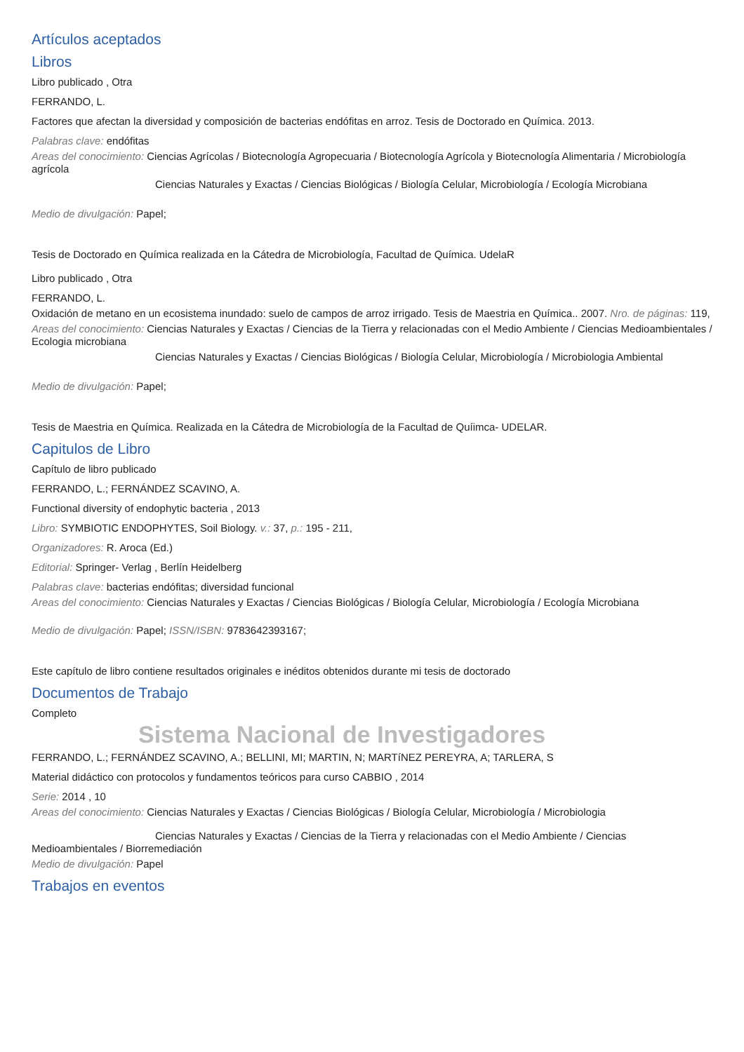Artículos aceptados
Libros
Libro publicado , Otra
FERRANDO, L.
Factores que afectan la diversidad y composición de bacterias endófitas en arroz. Tesis de Doctorado en Química. 2013.
Palabras clave: endófitas
Areas del conocimiento: Ciencias Agrícolas / Biotecnología Agropecuaria / Biotecnología Agrícola y Biotecnología Alimentaria / Microbiología agrícola
Ciencias Naturales y Exactas / Ciencias Biológicas / Biología Celular, Microbiología / Ecología Microbiana
Medio de divulgación: Papel;
Tesis de Doctorado en Química realizada en la Cátedra de Microbiología, Facultad de Química. UdelaR
Libro publicado , Otra
FERRANDO, L.
Oxidación de metano en un ecosistema inundado: suelo de campos de arroz irrigado. Tesis de Maestria en Química.. 2007. Nro. de páginas: 119,
Areas del conocimiento: Ciencias Naturales y Exactas / Ciencias de la Tierra y relacionadas con el Medio Ambiente / Ciencias Medioambientales / Ecologia microbiana
Ciencias Naturales y Exactas / Ciencias Biológicas / Biología Celular, Microbiología / Microbiologia Ambiental
Medio de divulgación: Papel;
Tesis de Maestria en Química. Realizada en la Cátedra de Microbiología de la Facultad de Quíimca- UDELAR.
Capitulos de Libro
Capítulo de libro publicado
FERRANDO, L.; FERNÁNDEZ SCAVINO, A.
Functional diversity of endophytic bacteria , 2013
Libro: SYMBIOTIC ENDOPHYTES, Soil Biology. v.: 37, p.: 195 - 211,
Organizadores: R. Aroca (Ed.)
Editorial: Springer- Verlag , Berlín Heidelberg
Palabras clave: bacterias endófitas; diversidad funcional
Areas del conocimiento: Ciencias Naturales y Exactas / Ciencias Biológicas / Biología Celular, Microbiología / Ecología Microbiana
Medio de divulgación: Papel; ISSN/ISBN: 9783642393167;
Este capítulo de libro contiene resultados originales e inéditos obtenidos durante mi tesis de doctorado
Documentos de Trabajo
Completo
Sistema Nacional de Investigadores
FERRANDO, L.; FERNÁNDEZ SCAVINO, A.; BELLINI, MI; MARTIN, N; MARTíNEZ PEREYRA, A; TARLERA, S
Material didáctico con protocolos y fundamentos teóricos para curso CABBIO , 2014
Serie: 2014 , 10
Areas del conocimiento: Ciencias Naturales y Exactas / Ciencias Biológicas / Biología Celular, Microbiología / Microbiologia
Ciencias Naturales y Exactas / Ciencias de la Tierra y relacionadas con el Medio Ambiente / Ciencias Medioambientales / Biorremediación
Medio de divulgación: Papel
Trabajos en eventos